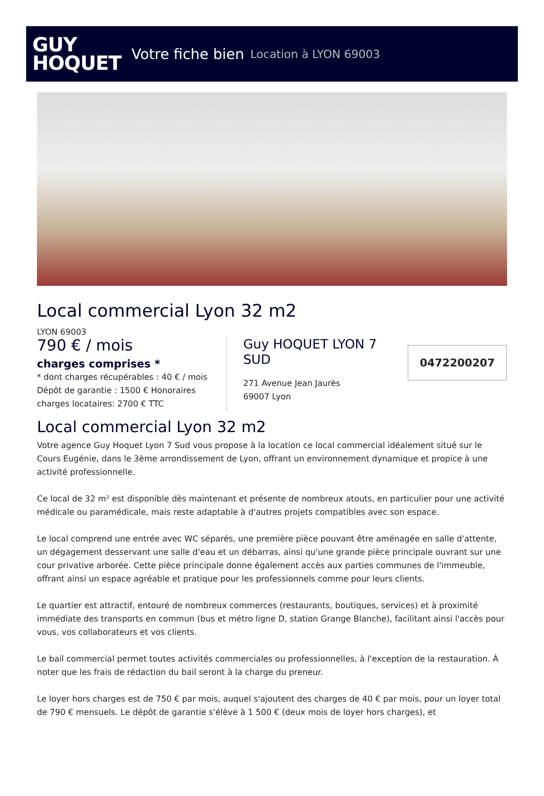GUY
HOQUET
Votre fiche bien Location à LYON 69003
Local commercial Lyon 32 m2
LYON 69003
790 € / mois
charges comprises *
* dont charges récupérables : 40 € / mois
Dépôt de garantie : 1500 € Honoraires charges locataires: 2700 € TTC
Guy HOQUET LYON 7 SUD
271 Avenue Jean Jaurès
69007 Lyon
0472200207
Local commercial Lyon 32 m2
Votre agence Guy Hoquet Lyon 7 Sud vous propose à la location ce local commercial idéalement situé sur le Cours Eugénie, dans le 3ème arrondissement de Lyon, offrant un environnement dynamique et propice à une activité professionnelle.
Ce local de 32 m² est disponible dès maintenant et présente de nombreux atouts, en particulier pour une activité médicale ou paramédicale, mais reste adaptable à d'autres projets compatibles avec son espace.
Le local comprend une entrée avec WC séparés, une première pièce pouvant être aménagée en salle d'attente, un dégagement desservant une salle d'eau et un débarras, ainsi qu'une grande pièce principale ouvrant sur une cour privative arborée. Cette pièce principale donne également accès aux parties communes de l'immeuble, offrant ainsi un espace agréable et pratique pour les professionnels comme pour leurs clients.
Le quartier est attractif, entouré de nombreux commerces (restaurants, boutiques, services) et à proximité immédiate des transports en commun (bus et métro ligne D, station Grange Blanche), facilitant ainsi l'accès pour vous, vos collaborateurs et vos clients.
Le bail commercial permet toutes activités commerciales ou professionnelles, à l'exception de la restauration. À noter que les frais de rédaction du bail seront à la charge du preneur.
Le loyer hors charges est de 750 € par mois, auquel s'ajoutent des charges de 40 € par mois, pour un loyer total de 790 € mensuels. Le dépôt de garantie s'élève à 1 500 € (deux mois de loyer hors charges), et